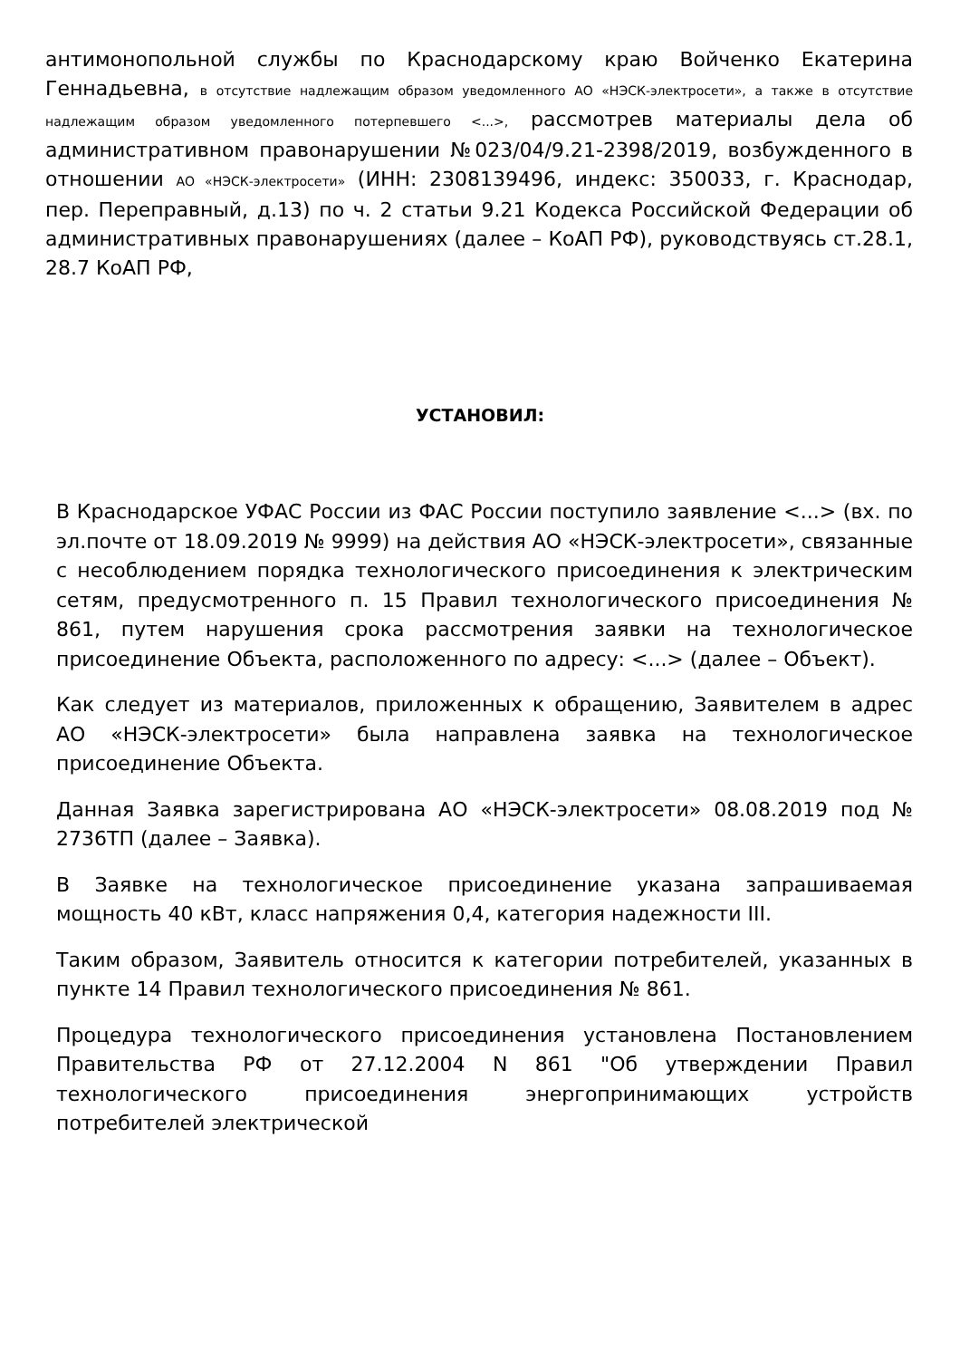антимонопольной службы по Краснодарскому краю Войченко Екатерина Геннадьевна, в отсутствие надлежащим образом уведомленного АО «НЭСК-электросети», а также в отсутствие надлежащим образом уведомленного потерпевшего <...>, рассмотрев материалы дела об административном правонарушении №023/04/9.21-2398/2019, возбужденного в отношении АО «НЭСК-электросети» (ИНН: 2308139496, индекс: 350033, г. Краснодар, пер. Переправный, д.13) по ч. 2 статьи 9.21 Кодекса Российской Федерации об административных правонарушениях (далее – КоАП РФ), руководствуясь ст.28.1, 28.7 КоАП РФ,
УСТАНОВИЛ:
В Краснодарское УФАС России из ФАС России поступило заявление <...> (вх. по эл.почте от 18.09.2019 № 9999) на действия АО «НЭСК-электросети», связанные с несоблюдением порядка технологического присоединения к электрическим сетям, предусмотренного п. 15 Правил технологического присоединения № 861, путем нарушения срока рассмотрения заявки на технологическое присоединение Объекта, расположенного по адресу: <...> (далее – Объект).
Как следует из материалов, приложенных к обращению, Заявителем в адрес АО «НЭСК-электросети» была направлена заявка на технологическое присоединение Объекта.
Данная Заявка зарегистрирована АО «НЭСК-электросети» 08.08.2019 под № 2736ТП (далее – Заявка).
В Заявке на технологическое присоединение указана запрашиваемая мощность 40 кВт, класс напряжения 0,4, категория надежности III.
Таким образом, Заявитель относится к категории потребителей, указанных в пункте 14 Правил технологического присоединения № 861.
Процедура технологического присоединения установлена Постановлением Правительства РФ от 27.12.2004 N 861 "Об утверждении Правил технологического присоединения энергопринимающих устройств потребителей электрической